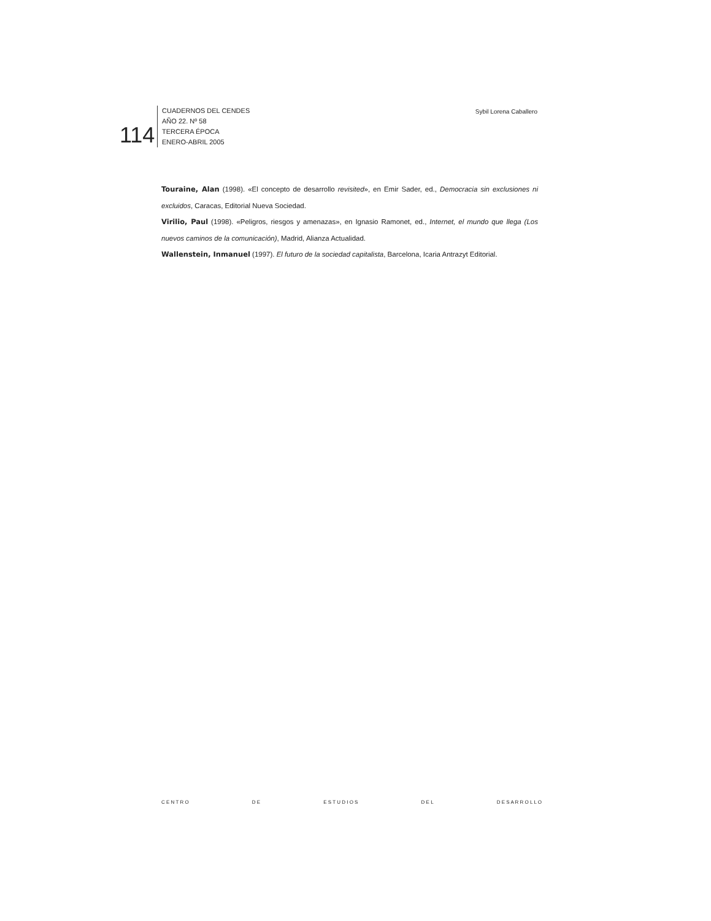114
CUADERNOS DEL CENDES
AÑO 22. Nº 58
TERCERA ÉPOCA
ENERO-ABRIL 2005
Sybil Lorena Caballero
Touraine, Alan (1998). «El concepto de desarrollo revisited», en Emir Sader, ed., Democracia sin exclusiones ni excluidos, Caracas, Editorial Nueva Sociedad.
Virilio, Paul (1998). «Peligros, riesgos y amenazas», en Ignasio Ramonet, ed., Internet, el mundo que llega (Los nuevos caminos de la comunicación), Madrid, Alianza Actualidad.
Wallenstein, Inmanuel (1997). El futuro de la sociedad capitalista, Barcelona, Icaria Antrazyt Editorial.
C E N T R O D E E S T U D I O S D E L D E S A R R O L L O